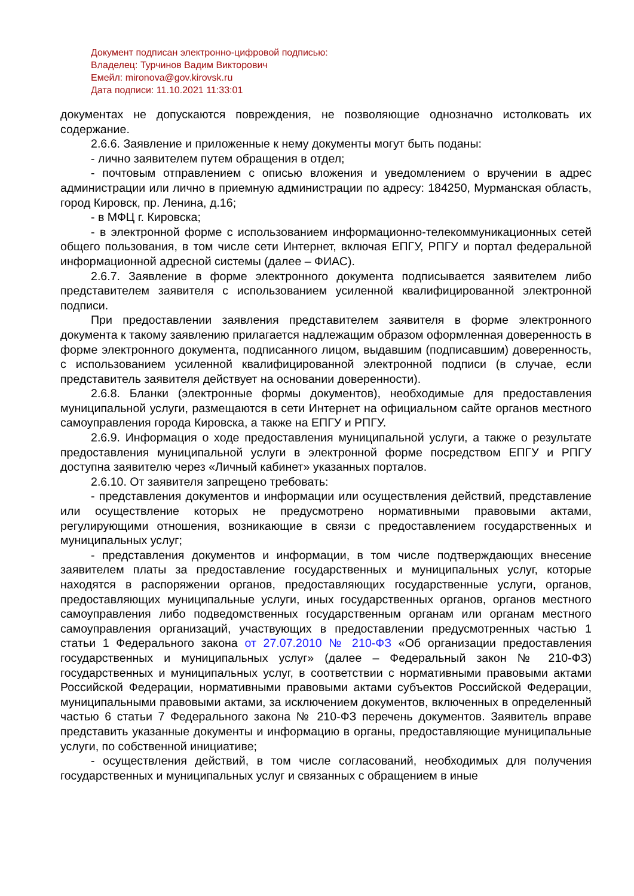Документ подписан электронно-цифровой подписью:
Владелец: Турчинов Вадим Викторович
Емейл: mironova@gov.kirovsk.ru
Дата подписи: 11.10.2021 11:33:01
документах не допускаются повреждения, не позволяющие однозначно истолковать их содержание.
2.6.6. Заявление и приложенные к нему документы могут быть поданы:
- лично заявителем путем обращения в отдел;
- почтовым отправлением с описью вложения и уведомлением о вручении в адрес администрации или лично в приемную администрации по адресу: 184250, Мурманская область, город Кировск, пр. Ленина, д.16;
- в МФЦ г. Кировска;
- в электронной форме с использованием информационно-телекоммуникационных сетей общего пользования, в том числе сети Интернет, включая ЕПГУ, РПГУ и портал федеральной информационной адресной системы (далее – ФИАС).
2.6.7. Заявление в форме электронного документа подписывается заявителем либо представителем заявителя с использованием усиленной квалифицированной электронной подписи.
При предоставлении заявления представителем заявителя в форме электронного документа к такому заявлению прилагается надлежащим образом оформленная доверенность в форме электронного документа, подписанного лицом, выдавшим (подписавшим) доверенность, с использованием усиленной квалифицированной электронной подписи (в случае, если представитель заявителя действует на основании доверенности).
2.6.8. Бланки (электронные формы документов), необходимые для предоставления муниципальной услуги, размещаются в сети Интернет на официальном сайте органов местного самоуправления города Кировска, а также на ЕПГУ и РПГУ.
2.6.9. Информация о ходе предоставления муниципальной услуги, а также о результате предоставления муниципальной услуги в электронной форме посредством ЕПГУ и РПГУ доступна заявителю через «Личный кабинет» указанных порталов.
2.6.10. От заявителя запрещено требовать:
- представления документов и информации или осуществления действий, представление или осуществление которых не предусмотрено нормативными правовыми актами, регулирующими отношения, возникающие в связи с предоставлением государственных и муниципальных услуг;
- представления документов и информации, в том числе подтверждающих внесение заявителем платы за предоставление государственных и муниципальных услуг, которые находятся в распоряжении органов, предоставляющих государственные услуги, органов, предоставляющих муниципальные услуги, иных государственных органов, органов местного самоуправления либо подведомственных государственным органам или органам местного самоуправления организаций, участвующих в предоставлении предусмотренных частью 1 статьи 1 Федерального закона от 27.07.2010 № 210-ФЗ «Об организации предоставления государственных и муниципальных услуг» (далее – Федеральный закон № 210-ФЗ) государственных и муниципальных услуг, в соответствии с нормативными правовыми актами Российской Федерации, нормативными правовыми актами субъектов Российской Федерации, муниципальными правовыми актами, за исключением документов, включенных в определенный частью 6 статьи 7 Федерального закона № 210-ФЗ перечень документов. Заявитель вправе представить указанные документы и информацию в органы, предоставляющие муниципальные услуги, по собственной инициативе;
- осуществления действий, в том числе согласований, необходимых для получения государственных и муниципальных услуг и связанных с обращением в иные